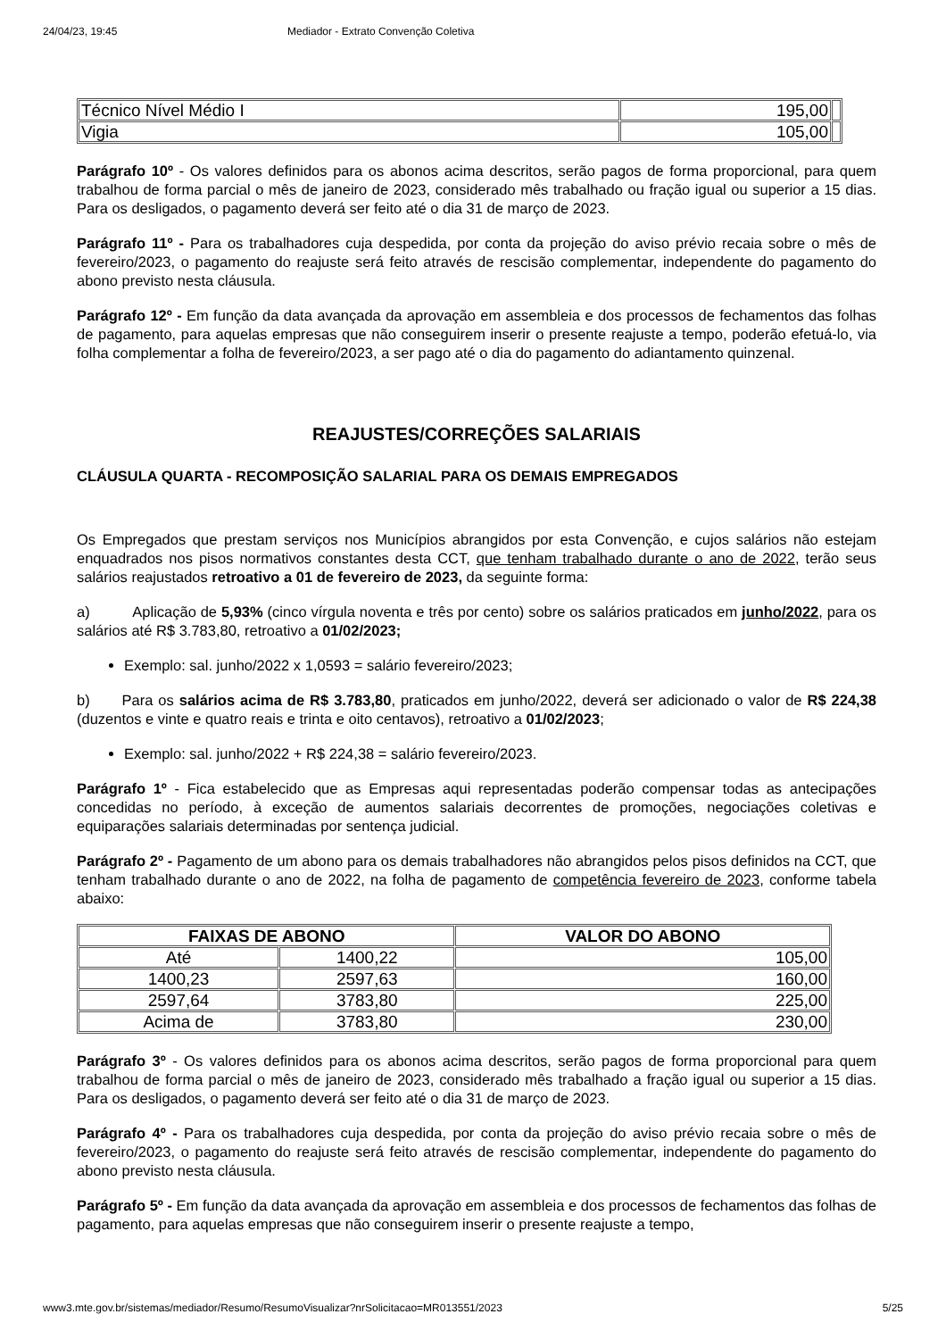24/04/23, 19:45 Mediador - Extrato Convenção Coletiva
| Técnico Nível Médio I | 195,00 | |
| Vigia | 105,00 | |
Parágrafo 10º - Os valores definidos para os abonos acima descritos, serão pagos de forma proporcional, para quem trabalhou de forma parcial o mês de janeiro de 2023, considerado mês trabalhado ou fração igual ou superior a 15 dias. Para os desligados, o pagamento deverá ser feito até o dia 31 de março de 2023.
Parágrafo 11º - Para os trabalhadores cuja despedida, por conta da projeção do aviso prévio recaia sobre o mês de fevereiro/2023, o pagamento do reajuste será feito através de rescisão complementar, independente do pagamento do abono previsto nesta cláusula.
Parágrafo 12º - Em função da data avançada da aprovação em assembleia e dos processos de fechamentos das folhas de pagamento, para aquelas empresas que não conseguirem inserir o presente reajuste a tempo, poderão efetuá-lo, via folha complementar a folha de fevereiro/2023, a ser pago até o dia do pagamento do adiantamento quinzenal.
REAJUSTES/CORREÇÕES SALARIAIS
CLÁUSULA QUARTA - RECOMPOSIÇÃO SALARIAL PARA OS DEMAIS EMPREGADOS
Os Empregados que prestam serviços nos Municípios abrangidos por esta Convenção, e cujos salários não estejam enquadrados nos pisos normativos constantes desta CCT, que tenham trabalhado durante o ano de 2022, terão seus salários reajustados retroativo a 01 de fevereiro de 2023, da seguinte forma:
a) Aplicação de 5,93% (cinco vírgula noventa e três por cento) sobre os salários praticados em junho/2022, para os salários até R$ 3.783,80, retroativo a 01/02/2023;
Exemplo: sal. junho/2022 x 1,0593 = salário fevereiro/2023;
b) Para os salários acima de R$ 3.783,80, praticados em junho/2022, deverá ser adicionado o valor de R$ 224,38 (duzentos e vinte e quatro reais e trinta e oito centavos), retroativo a 01/02/2023;
Exemplo: sal. junho/2022 + R$ 224,38 = salário fevereiro/2023.
Parágrafo 1º - Fica estabelecido que as Empresas aqui representadas poderão compensar todas as antecipações concedidas no período, à exceção de aumentos salariais decorrentes de promoções, negociações coletivas e equiparações salariais determinadas por sentença judicial.
Parágrafo 2º - Pagamento de um abono para os demais trabalhadores não abrangidos pelos pisos definidos na CCT, que tenham trabalhado durante o ano de 2022, na folha de pagamento de competência fevereiro de 2023, conforme tabela abaixo:
| FAIXAS DE ABONO | | VALOR DO ABONO |
| --- | --- | --- |
| Até | 1400,22 | 105,00 |
| 1400,23 | 2597,63 | 160,00 |
| 2597,64 | 3783,80 | 225,00 |
| Acima de | 3783,80 | 230,00 |
Parágrafo 3º - Os valores definidos para os abonos acima descritos, serão pagos de forma proporcional para quem trabalhou de forma parcial o mês de janeiro de 2023, considerado mês trabalhado a fração igual ou superior a 15 dias. Para os desligados, o pagamento deverá ser feito até o dia 31 de março de 2023.
Parágrafo 4º - Para os trabalhadores cuja despedida, por conta da projeção do aviso prévio recaia sobre o mês de fevereiro/2023, o pagamento do reajuste será feito através de rescisão complementar, independente do pagamento do abono previsto nesta cláusula.
Parágrafo 5º - Em função da data avançada da aprovação em assembleia e dos processos de fechamentos das folhas de pagamento, para aquelas empresas que não conseguirem inserir o presente reajuste a tempo,
www3.mte.gov.br/sistemas/mediador/Resumo/ResumoVisualizar?nrSolicitacao=MR013551/2023 5/25